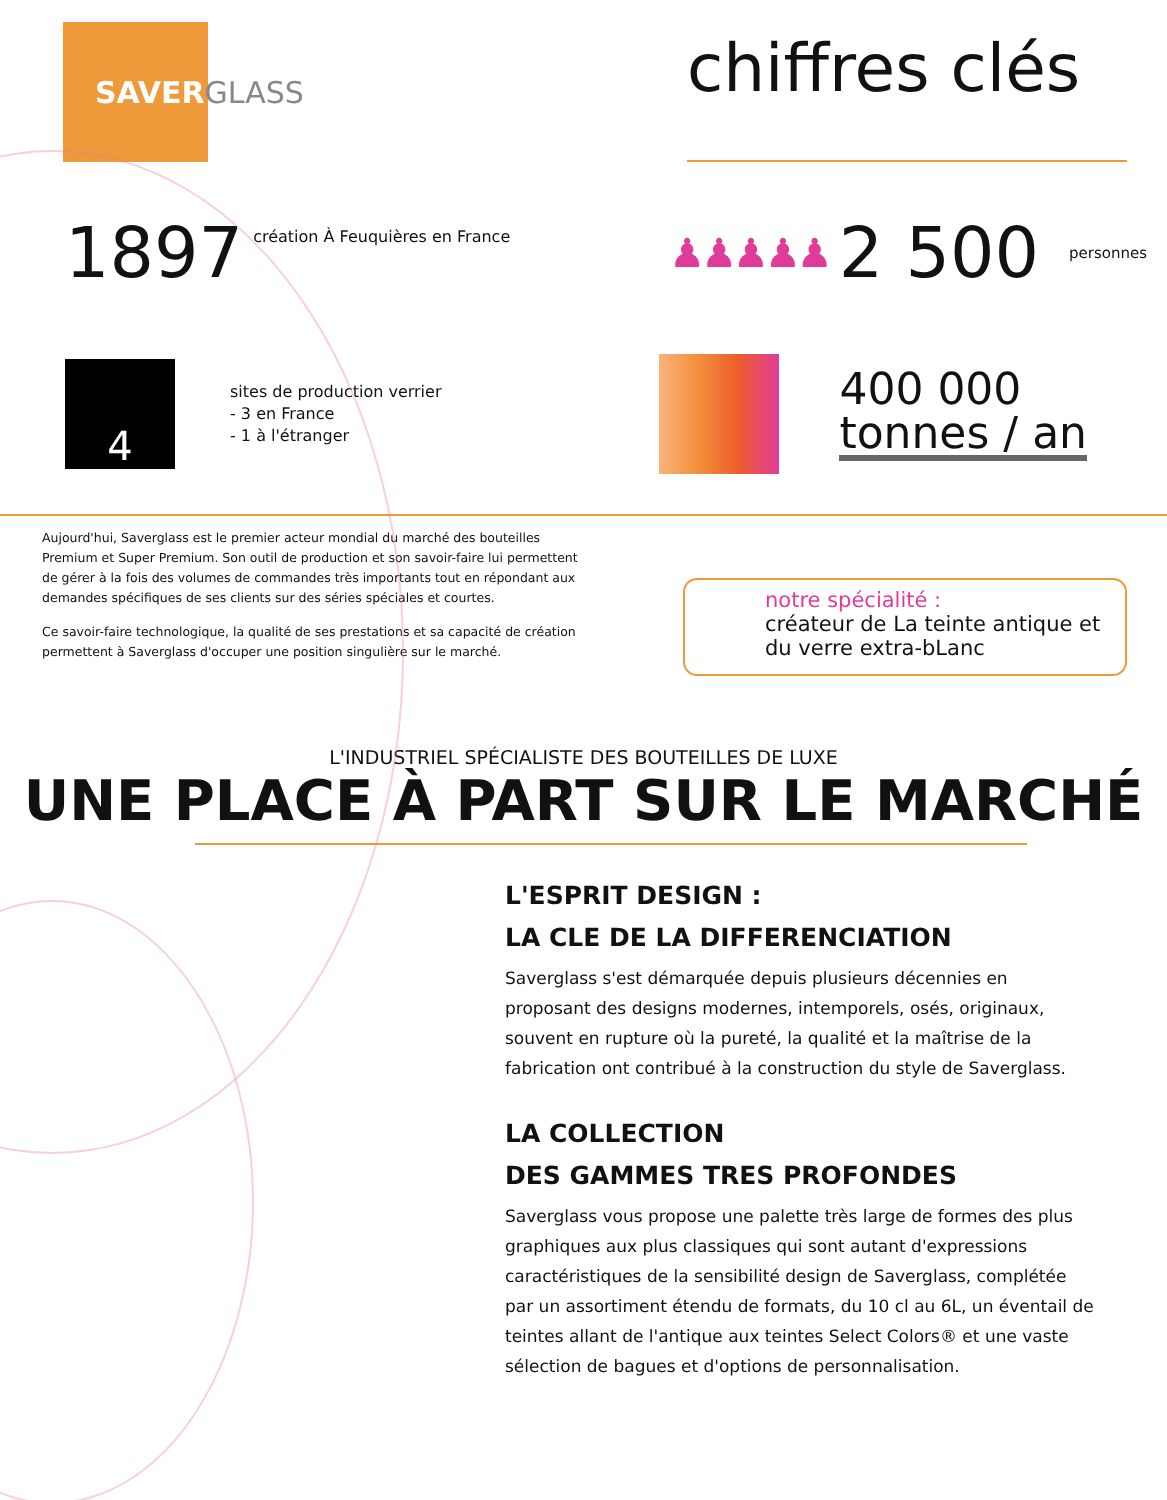SAVERGLASS
chiffres clés
1897 création À Feuquières en France
♟♟♟♟♟ 2 500 personnes
4
sites de production verrier
- 3 en France
- 1 à l'étranger
400 000
tonnes / an
Aujourd'hui, Saverglass est le premier acteur mondial du marché des bouteilles Premium et Super Premium. Son outil de production et son savoir-faire lui permettent de gérer à la fois des volumes de commandes très importants tout en répondant aux demandes spécifiques de ses clients sur des séries spéciales et courtes.
Ce savoir-faire technologique, la qualité de ses prestations et sa capacité de création permettent à Saverglass d'occuper une position singulière sur le marché.
notre spécialité :
créateur de La teinte antique et du verre extra-bLanc
L'INDUSTRIEL SPÉCIALISTE DES BOUTEILLES DE LUXE
UNE PLACE À PART SUR LE MARCHÉ
L'ESPRIT DESIGN :
LA CLE DE LA DIFFERENCIATION
Saverglass s'est démarquée depuis plusieurs décennies en proposant des designs modernes, intemporels, osés, originaux, souvent en rupture où la pureté, la qualité et la maîtrise de la fabrication ont contribué à la construction du style de Saverglass.
LA COLLECTION
DES GAMMES TRES PROFONDES
Saverglass vous propose une palette très large de formes des plus graphiques aux plus classiques qui sont autant d'expressions caractéristiques de la sensibilité design de Saverglass, complétée par un assortiment étendu de formats, du 10 cl au 6L, un éventail de teintes allant de l'antique aux teintes Select Colors® et une vaste sélection de bagues et d'options de personnalisation.